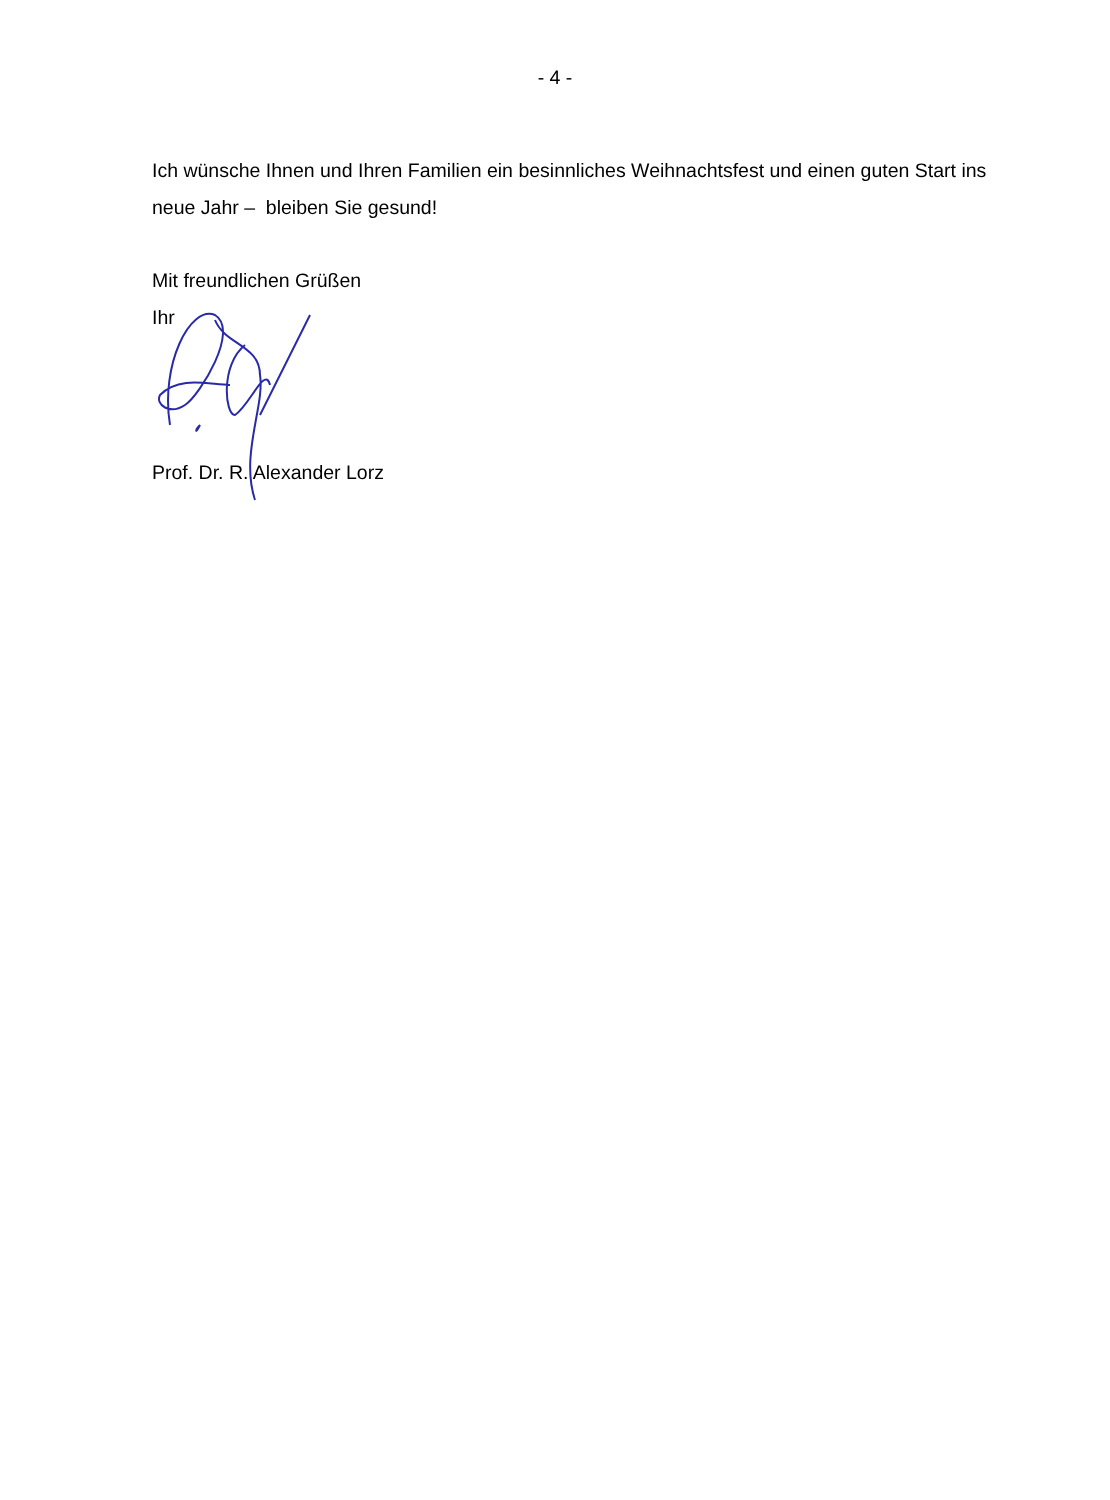- 4 -
Ich wünsche Ihnen und Ihren Familien ein besinnliches Weihnachtsfest und einen guten Start ins neue Jahr – bleiben Sie gesund!
Mit freundlichen Grüßen
Ihr
Prof. Dr. R. Alexander Lorz